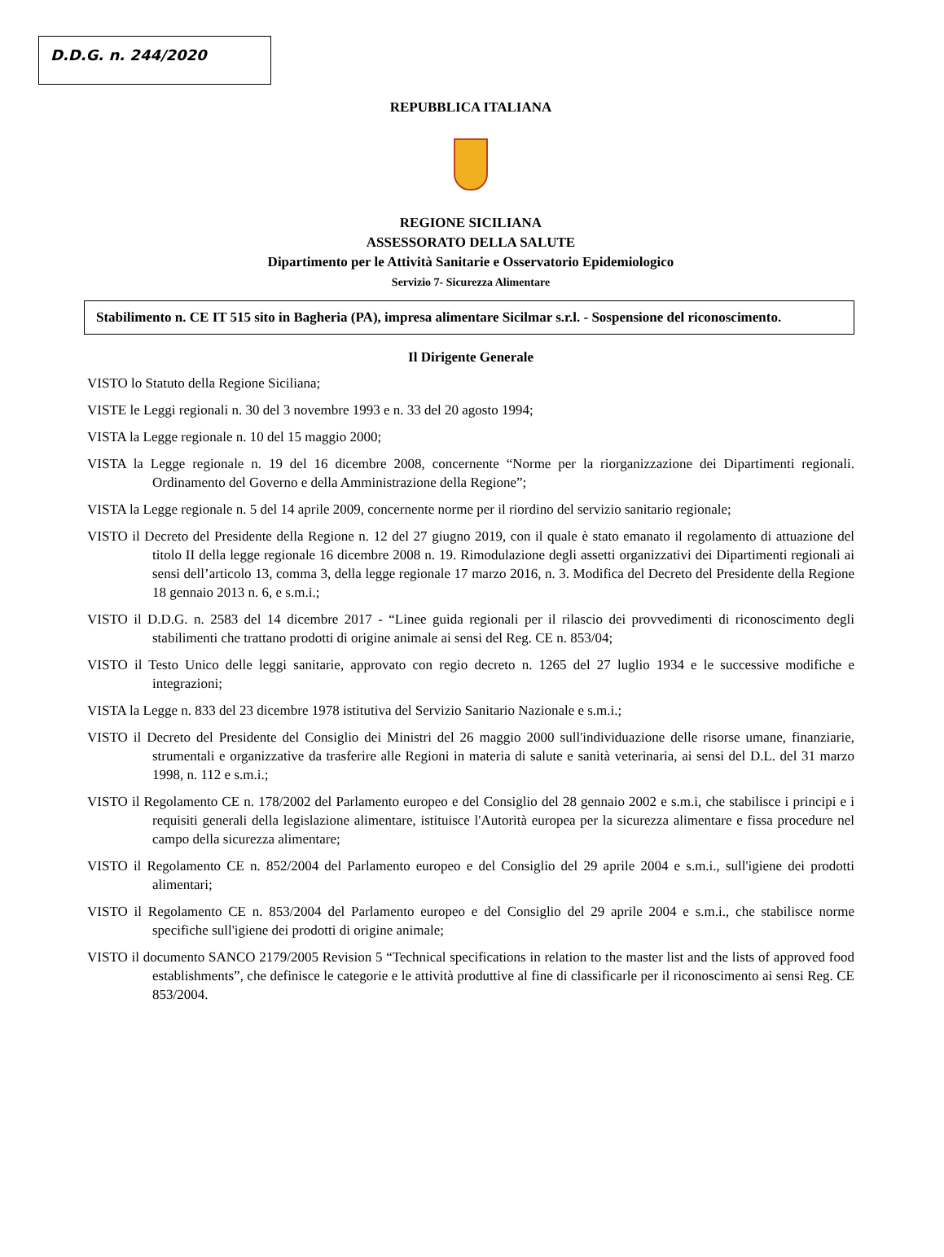D.D.G. n. 244/2020
REPUBBLICA ITALIANA
REGIONE SICILIANA
ASSESSORATO DELLA SALUTE
Dipartimento per le Attività Sanitarie e Osservatorio Epidemiologico
Servizio 7- Sicurezza Alimentare
Stabilimento n. CE IT 515 sito in Bagheria (PA), impresa alimentare Sicilmar s.r.l. - Sospensione del riconoscimento.
Il Dirigente Generale
VISTO lo Statuto della Regione Siciliana;
VISTE le Leggi regionali n. 30 del 3 novembre 1993 e n. 33 del 20 agosto 1994;
VISTA la Legge regionale n. 10 del 15 maggio 2000;
VISTA la Legge regionale n. 19 del 16 dicembre 2008, concernente “Norme per la riorganizzazione dei Dipartimenti regionali. Ordinamento del Governo e della Amministrazione della Regione”;
VISTA la Legge regionale n. 5 del 14 aprile 2009, concernente norme per il riordino del servizio sanitario regionale;
VISTO il Decreto del Presidente della Regione n. 12 del 27 giugno 2019, con il quale è stato emanato il regolamento di attuazione del titolo II della legge regionale 16 dicembre 2008 n. 19. Rimodulazione degli assetti organizzativi dei Dipartimenti regionali ai sensi dell’articolo 13, comma 3, della legge regionale 17 marzo 2016, n. 3. Modifica del Decreto del Presidente della Regione 18 gennaio 2013 n. 6, e s.m.i.;
VISTO il D.D.G. n. 2583 del 14 dicembre 2017 - “Linee guida regionali per il rilascio dei provvedimenti di riconoscimento degli stabilimenti che trattano prodotti di origine animale ai sensi del Reg. CE n. 853/04;
VISTO il Testo Unico delle leggi sanitarie, approvato con regio decreto n. 1265 del 27 luglio 1934 e le successive modifiche e integrazioni;
VISTA la Legge n. 833 del 23 dicembre 1978 istitutiva del Servizio Sanitario Nazionale e s.m.i.;
VISTO il Decreto del Presidente del Consiglio dei Ministri del 26 maggio 2000 sull'individuazione delle risorse umane, finanziarie, strumentali e organizzative da trasferire alle Regioni in materia di salute e sanità veterinaria, ai sensi del D.L. del 31 marzo 1998, n. 112 e s.m.i.;
VISTO il Regolamento CE n. 178/2002 del Parlamento europeo e del Consiglio del 28 gennaio 2002 e s.m.i, che stabilisce i principi e i requisiti generali della legislazione alimentare, istituisce l'Autorità europea per la sicurezza alimentare e fissa procedure nel campo della sicurezza alimentare;
VISTO il Regolamento CE n. 852/2004 del Parlamento europeo e del Consiglio del 29 aprile 2004 e s.m.i., sull'igiene dei prodotti alimentari;
VISTO il Regolamento CE n. 853/2004 del Parlamento europeo e del Consiglio del 29 aprile 2004 e s.m.i., che stabilisce norme specifiche sull'igiene dei prodotti di origine animale;
VISTO il documento SANCO 2179/2005 Revision 5 “Technical specifications in relation to the master list and the lists of approved food establishments”, che definisce le categorie e le attività produttive al fine di classificarle per il riconoscimento ai sensi Reg. CE 853/2004.